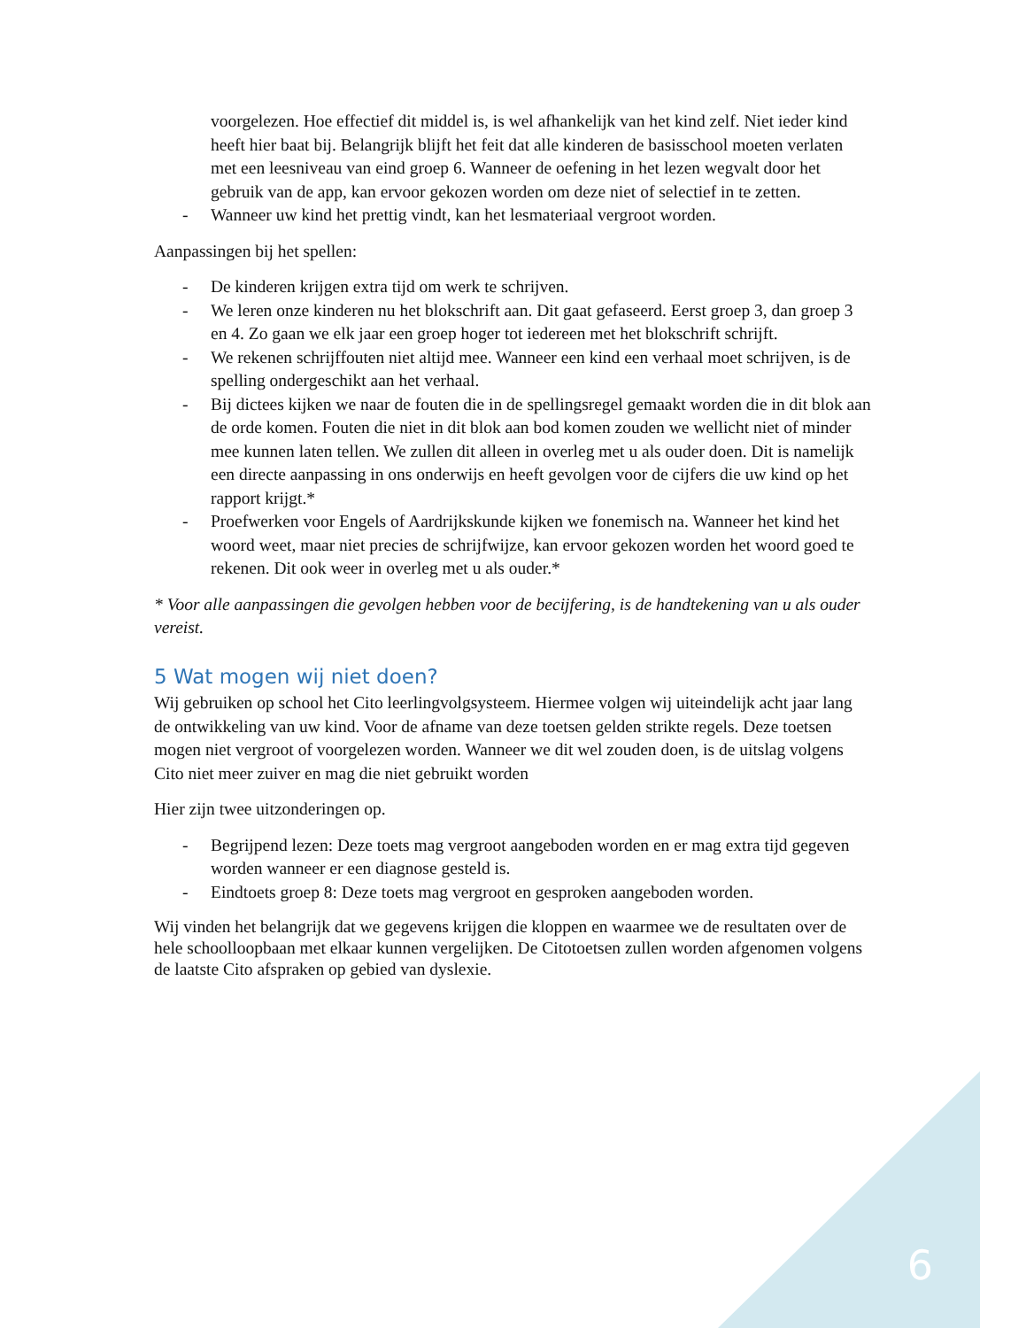voorgelezen. Hoe effectief dit middel is, is wel afhankelijk van het kind zelf. Niet ieder kind heeft hier baat bij. Belangrijk blijft het feit dat alle kinderen de basisschool moeten verlaten met een leesniveau van eind groep 6. Wanneer de oefening in het lezen wegvalt door het gebruik van de app, kan ervoor gekozen worden om deze niet of selectief in te zetten.
- Wanneer uw kind het prettig vindt, kan het lesmateriaal vergroot worden.
Aanpassingen bij het spellen:
- De kinderen krijgen extra tijd om werk te schrijven.
- We leren onze kinderen nu het blokschrift aan. Dit gaat gefaseerd. Eerst groep 3, dan groep 3 en 4. Zo gaan we elk jaar een groep hoger tot iedereen met het blokschrift schrijft.
- We rekenen schrijffouten niet altijd mee. Wanneer een kind een verhaal moet schrijven, is de spelling ondergeschikt aan het verhaal.
- Bij dictees kijken we naar de fouten die in de spellingsregel gemaakt worden die in dit blok aan de orde komen. Fouten die niet in dit blok aan bod komen zouden we wellicht niet of minder mee kunnen laten tellen. We zullen dit alleen in overleg met u als ouder doen. Dit is namelijk een directe aanpassing in ons onderwijs en heeft gevolgen voor de cijfers die uw kind op het rapport krijgt.*
- Proefwerken voor Engels of Aardrijkskunde kijken we fonemisch na. Wanneer het kind het woord weet, maar niet precies de schrijfwijze, kan ervoor gekozen worden het woord goed te rekenen. Dit ook weer in overleg met u als ouder.*
* Voor alle aanpassingen die gevolgen hebben voor de becijfering, is de handtekening van u als ouder vereist.
5 Wat mogen wij niet doen?
Wij gebruiken op school het Cito leerlingvolgsysteem. Hiermee volgen wij uiteindelijk acht jaar lang de ontwikkeling van uw kind. Voor de afname van deze toetsen gelden strikte regels. Deze toetsen mogen niet vergroot of voorgelezen worden. Wanneer we dit wel zouden doen, is de uitslag volgens Cito niet meer zuiver en mag die niet gebruikt worden
Hier zijn twee uitzonderingen op.
- Begrijpend lezen: Deze toets mag vergroot aangeboden worden en er mag extra tijd gegeven worden wanneer er een diagnose gesteld is.
- Eindtoets groep 8: Deze toets mag vergroot en gesproken aangeboden worden.
Wij vinden het belangrijk dat we gegevens krijgen die kloppen en waarmee we de resultaten over de hele schoolloopbaan met elkaar kunnen vergelijken. De Citotoetsen zullen worden afgenomen volgens de laatste Cito afspraken op gebied van dyslexie.
6